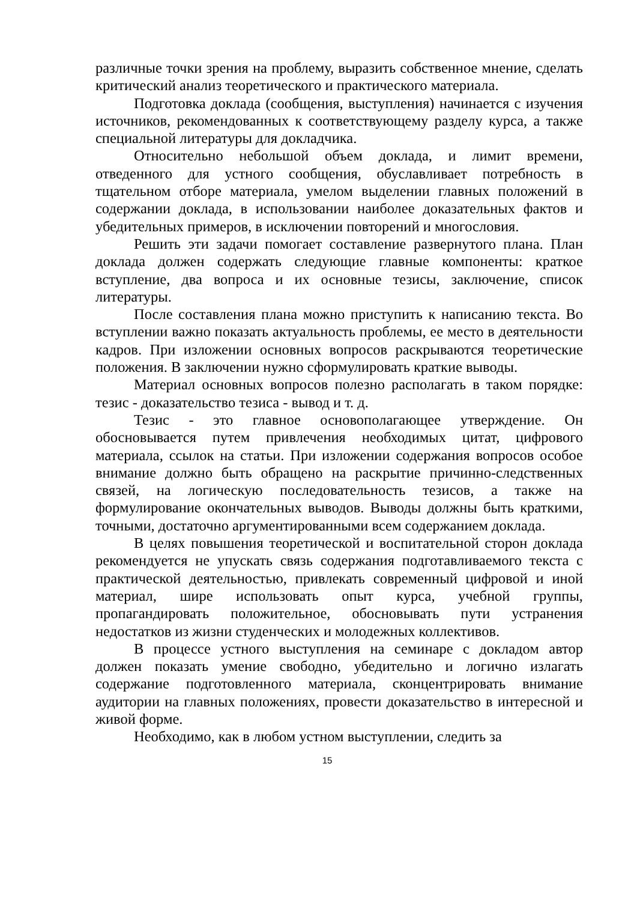различные точки зрения на проблему, выразить собственное мнение, сделать критический анализ теоретического и практического материала.
Подготовка доклада (сообщения, выступления) начинается с изучения источников, рекомендованных к соответствующему разделу курса, а также специальной литературы для докладчика.
Относительно небольшой объем доклада, и лимит времени, отведенного для устного сообщения, обуславливает потребность в тщательном отборе материала, умелом выделении главных положений в содержании доклада, в использовании наиболее доказательных фактов и убедительных примеров, в исключении повторений и многословия.
Решить эти задачи помогает составление развернутого плана. План доклада должен содержать следующие главные компоненты: краткое вступление, два вопроса и их основные тезисы, заключение, список литературы.
После составления плана можно приступить к написанию текста. Во вступлении важно показать актуальность проблемы, ее место в деятельности кадров. При изложении основных вопросов раскрываются теоретические положения. В заключении нужно сформулировать краткие выводы.
Материал основных вопросов полезно располагать в таком порядке: тезис - доказательство тезиса - вывод и т. д.
Тезис - это главное основополагающее утверждение. Он обосновывается путем привлечения необходимых цитат, цифрового материала, ссылок на статьи. При изложении содержания вопросов особое внимание должно быть обращено на раскрытие причинно-следственных связей, на логическую последовательность тезисов, а также на формулирование окончательных выводов. Выводы должны быть краткими, точными, достаточно аргументированными всем содержанием доклада.
В целях повышения теоретической и воспитательной сторон доклада рекомендуется не упускать связь содержания подготавливаемого текста с практической деятельностью, привлекать современный цифровой и иной материал, шире использовать опыт курса, учебной группы, пропагандировать положительное, обосновывать пути устранения недостатков из жизни студенческих и молодежных коллективов.
В процессе устного выступления на семинаре с докладом автор должен показать умение свободно, убедительно и логично излагать содержание подготовленного материала, сконцентрировать внимание аудитории на главных положениях, провести доказательство в интересной и живой форме.
Необходимо, как в любом устном выступлении, следить за
15